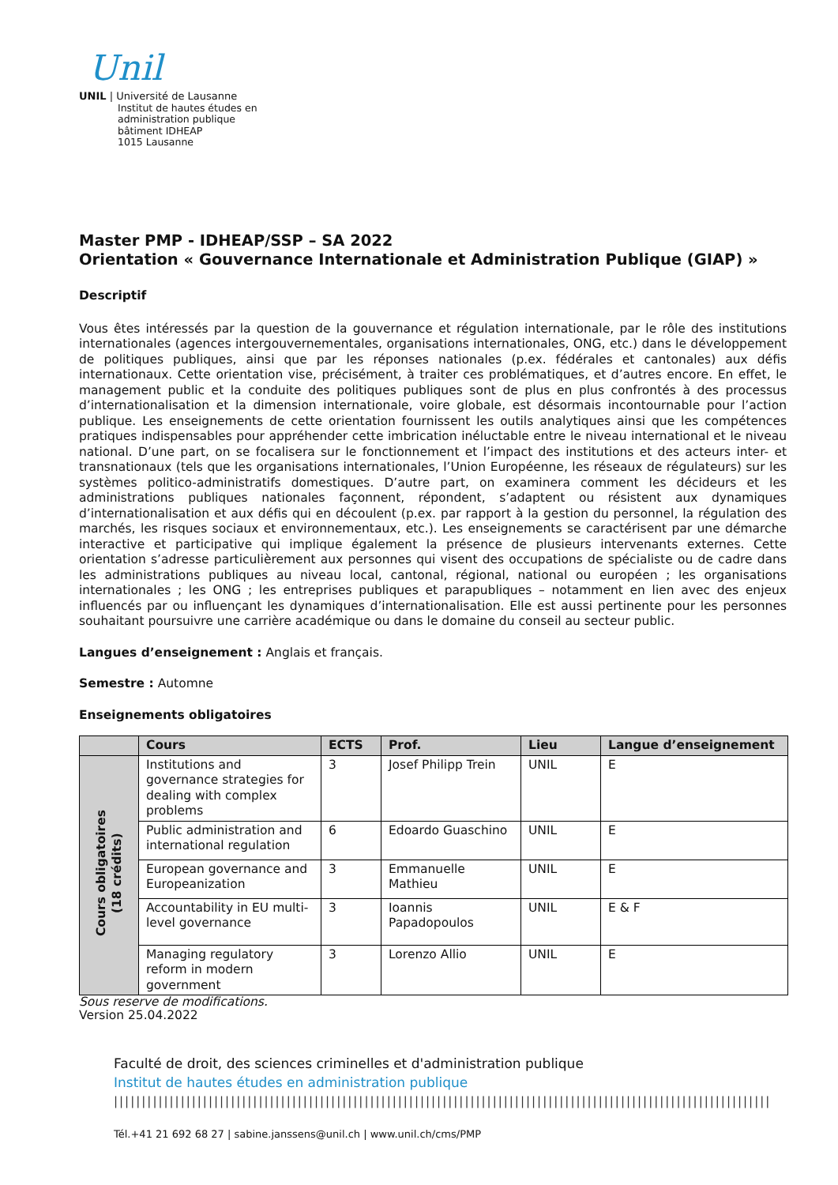Unil
UNIL | Université de Lausanne
Institut de hautes études en
administration publique
bâtiment IDHEAP
1015 Lausanne
Master PMP - IDHEAP/SSP – SA 2022
Orientation « Gouvernance Internationale et Administration Publique (GIAP) »
Descriptif
Vous êtes intéressés par la question de la gouvernance et régulation internationale, par le rôle des institutions internationales (agences intergouvernementales, organisations internationales, ONG, etc.) dans le développement de politiques publiques, ainsi que par les réponses nationales (p.ex. fédérales et cantonales) aux défis internationaux. Cette orientation vise, précisément, à traiter ces problématiques, et d’autres encore. En effet, le management public et la conduite des politiques publiques sont de plus en plus confrontés à des processus d’internationalisation et la dimension internationale, voire globale, est désormais incontournable pour l’action publique. Les enseignements de cette orientation fournissent les outils analytiques ainsi que les compétences pratiques indispensables pour appréhender cette imbrication inéluctable entre le niveau international et le niveau national. D’une part, on se focalisera sur le fonctionnement et l’impact des institutions et des acteurs inter- et transnationaux (tels que les organisations internationales, l’Union Européenne, les réseaux de régulateurs) sur les systèmes politico-administratifs domestiques. D’autre part, on examinera comment les décideurs et les administrations publiques nationales façonnent, répondent, s’adaptent ou résistent aux dynamiques d’internationalisation et aux défis qui en découlent (p.ex. par rapport à la gestion du personnel, la régulation des marchés, les risques sociaux et environnementaux, etc.). Les enseignements se caractérisent par une démarche interactive et participative qui implique également la présence de plusieurs intervenants externes. Cette orientation s’adresse particulièrement aux personnes qui visent des occupations de spécialiste ou de cadre dans les administrations publiques au niveau local, cantonal, régional, national ou européen ; les organisations internationales ; les ONG ; les entreprises publiques et parapubliques – notamment en lien avec des enjeux influencés par ou influençant les dynamiques d’internationalisation. Elle est aussi pertinente pour les personnes souhaitant poursuivre une carrière académique ou dans le domaine du conseil au secteur public.
Langues d’enseignement : Anglais et français.
Semestre : Automne
Enseignements obligatoires
| | Cours | ECTS | Prof. | Lieu | Langue d’enseignement |
| --- | --- | --- | --- | --- | --- |
| Cours obligatoires (18 crédits) | Institutions and governance strategies for dealing with complex problems | 3 | Josef Philipp Trein | UNIL | E |
| | Public administration and international regulation | 6 | Edoardo Guaschino | UNIL | E |
| | European governance and Europeanization | 3 | Emmanuelle Mathieu | UNIL | E |
| | Accountability in EU multi-level governance | 3 | Ioannis Papadopoulos | UNIL | E & F |
| | Managing regulatory reform in modern government | 3 | Lorenzo Allio | UNIL | E |
Sous reserve de modifications.
Version 25.04.2022
Faculté de droit, des sciences criminelles et d'administration publique
Institut de hautes études en administration publique
||||||||||||||||||||||||||||||||||||||||||||||||||||||||||||||||||||||||||||||||||||||||||||||||||||||||||||||||||||||
Tél.+41 21 692 68 27 | sabine.janssens@unil.ch | www.unil.ch/cms/PMP